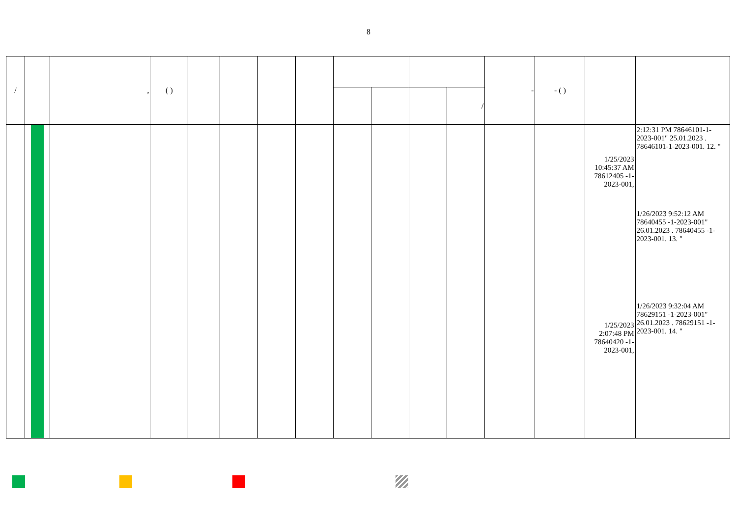8
| / | | , | ( ) | | | | | | | | | - | - ( ) | | |
| --- | --- | --- | --- | --- | --- | --- | --- | --- | --- | --- | --- | --- | --- | --- | --- |
| | | | | | | | | | | | / | | | | |
| | | | | | | | | | | | | | | 1/25/2023 10:45:37 AM 78612405 -1-2023-001, 1/25/2023 2:07:48 PM 78640420 -1-2023-001, | 2:12:31 PM 78646101-1-2023-001" 25.01.2023 . 78646101-1-2023-001. 12. " 1/26/2023 9:52:12 AM 78640455 -1-2023-001" 26.01.2023 . 78640455 -1-2023-001. 13. " 1/26/2023 9:32:04 AM 78629151 -1-2023-001" 26.01.2023 . 78629151 -1-2023-001. 14. " |